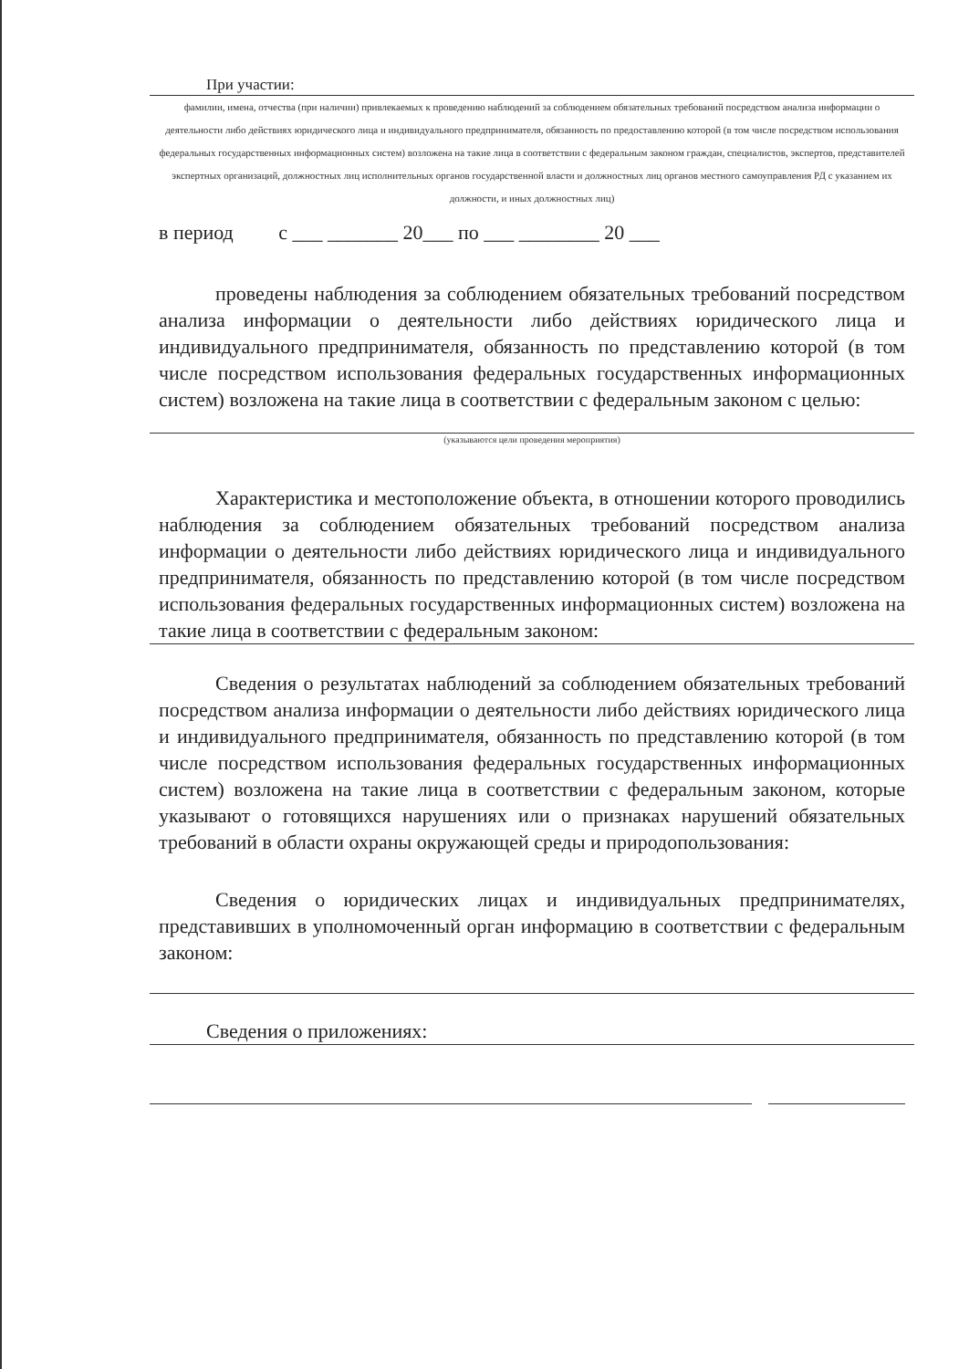При участии:
фамилии, имена, отчества (при наличии) привлекаемых к проведению наблюдений за соблюдением обязательных требований посредством анализа информации о деятельности либо действиях юридического лица и индивидуального предпринимателя, обязанность по предоставлению которой (в том числе посредством использования федеральных государственных информационных систем) возложена на такие лица в соответствии с федеральным законом граждан, специалистов, экспертов, представителей экспертных организаций, должностных лиц исполнительных органов государственной власти и должностных лиц органов местного самоуправления РД с указанием их должности, и иных должностных лиц)
в период с ___ _______ 20___ по ___ ________ 20 ___
проведены наблюдения за соблюдением обязательных требований посредством анализа информации о деятельности либо действиях юридического лица и индивидуального предпринимателя, обязанность по представлению которой (в том числе посредством использования федеральных государственных информационных систем) возложена на такие лица в соответствии с федеральным законом с целью:
(указываются цели проведения мероприятия)
Характеристика и местоположение объекта, в отношении которого проводились наблюдения за соблюдением обязательных требований посредством анализа информации о деятельности либо действиях юридического лица и индивидуального предпринимателя, обязанность по представлению которой (в том числе посредством использования федеральных государственных информационных систем) возложена на такие лица в соответствии с федеральным законом:
Сведения о результатах наблюдений за соблюдением обязательных требований посредством анализа информации о деятельности либо действиях юридического лица и индивидуального предпринимателя, обязанность по представлению которой (в том числе посредством использования федеральных государственных информационных систем) возложена на такие лица в соответствии с федеральным законом, которые указывают о готовящихся нарушениях или о признаках нарушений обязательных требований в области охраны окружающей среды и природопользования:
Сведения о юридических лицах и индивидуальных предпринимателях, представивших в уполномоченный орган информацию в соответствии с федеральным законом:
Сведения о приложениях: